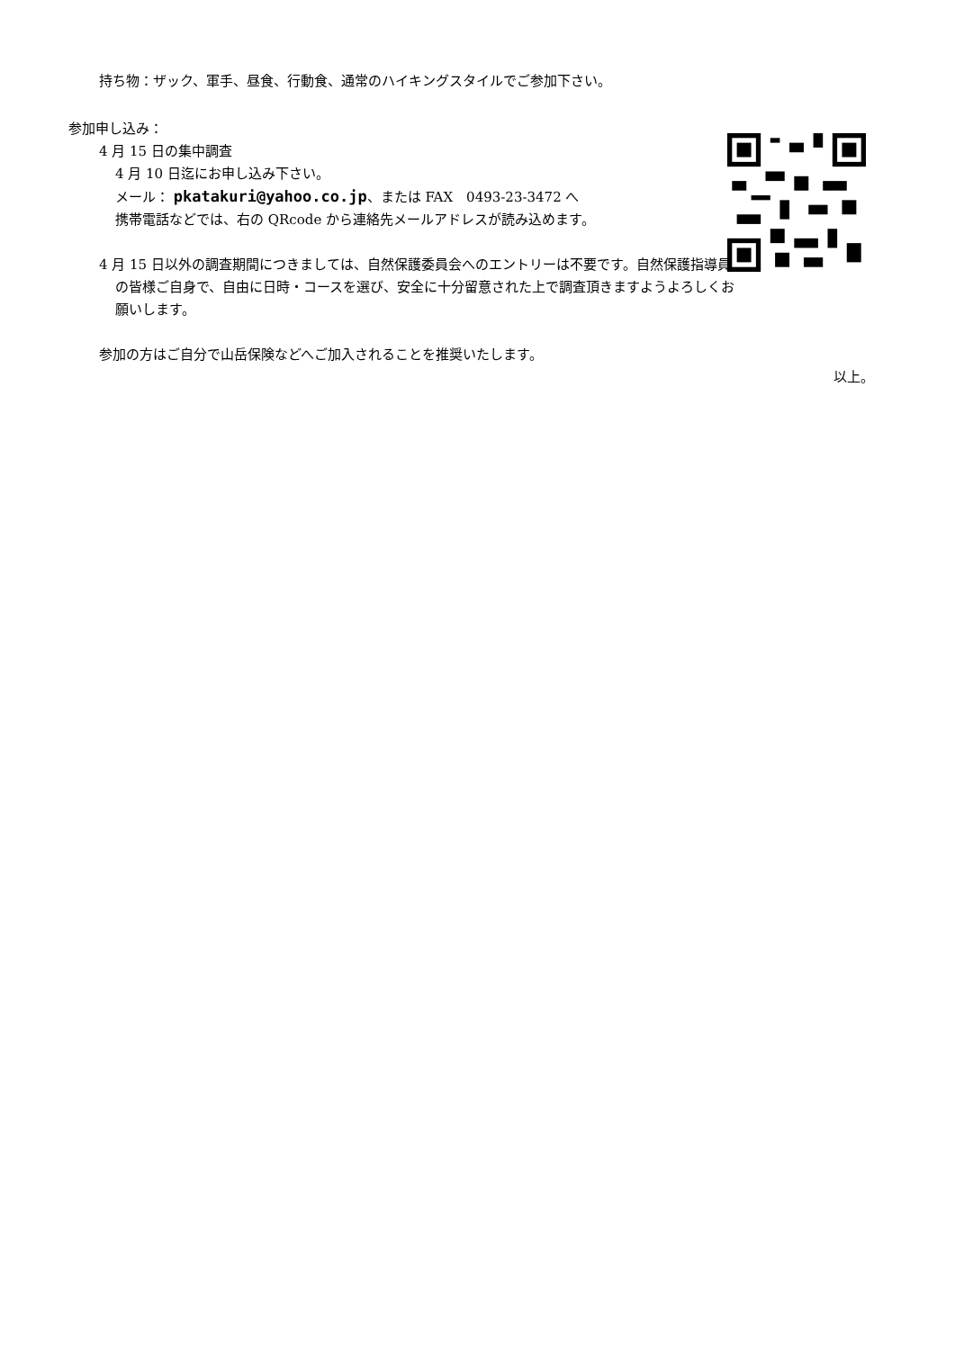持ち物：ザック、軍手、昼食、行動食、通常のハイキングスタイルでご参加下さい。
参加申し込み：
4 月 15 日の集中調査
4 月 10 日迄にお申し込み下さい。
メール： pkatakuri@yahoo.co.jp、または FAX　0493-23-3472 へ
携帯電話などでは、右の QRcode から連絡先メールアドレスが読み込めます。
4 月 15 日以外の調査期間につきましては、自然保護委員会へのエントリーは不要です。自然保護指導員の皆様ご自身で、自由に日時・コースを選び、安全に十分留意された上で調査頂きますようよろしくお願いします。
参加の方はご自分で山岳保険などへご加入されることを推奨いたします。
以上。